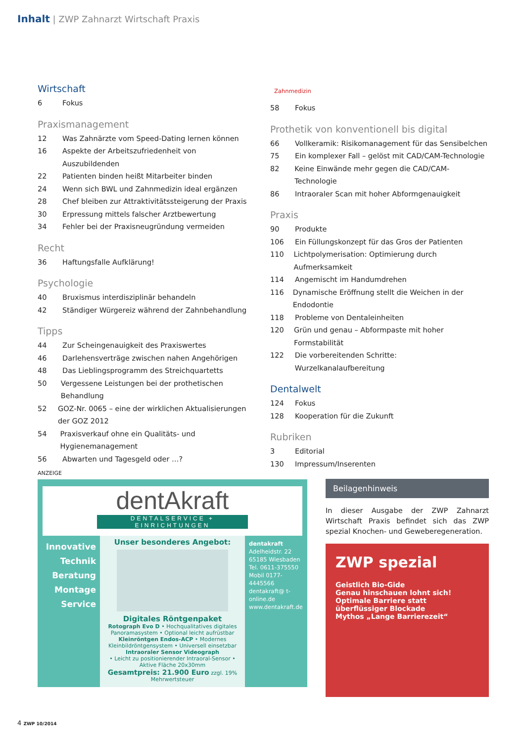Inhalt | ZWP Zahnarzt Wirtschaft Praxis
Wirtschaft
6 Fokus
Praxismanagement
12 Was Zahnärzte vom Speed-Dating lernen können
16 Aspekte der Arbeitszufriedenheit von Auszubildenden
22 Patienten binden heißt Mitarbeiter binden
24 Wenn sich BWL und Zahnmedizin ideal ergänzen
28 Chef bleiben zur Attraktivitätssteigerung der Praxis
30 Erpressung mittels falscher Arztbewertung
34 Fehler bei der Praxisneugründung vermeiden
Recht
36 Haftungsfalle Aufklärung!
Psychologie
40 Bruxismus interdisziplinär behandeln
42 Ständiger Würgereiz während der Zahnbehandlung
Tipps
44 Zur Scheingenauigkeit des Praxiswertes
46 Darlehensverträge zwischen nahen Angehörigen
48 Das Lieblingsprogramm des Streichquartetts
50 Vergessene Leistungen bei der prothetischen Behandlung
52 GOZ-Nr. 0065 – eine der wirklichen Aktualisierungen der GOZ 2012
54 Praxisverkauf ohne ein Qualitäts- und Hygienemanagement
56 Abwarten und Tagesgeld oder …?
Zahnmedizin
58 Fokus
Prothetik von konventionell bis digital
66 Vollkeramik: Risikomanagement für das Sensibelchen
75 Ein komplexer Fall – gelöst mit CAD/CAM-Technologie
82 Keine Einwände mehr gegen die CAD/CAM-Technologie
86 Intraoraler Scan mit hoher Abformgenauigkeit
Praxis
90 Produkte
106 Ein Füllungskonzept für das Gros der Patienten
110 Lichtpolymerisation: Optimierung durch Aufmerksamkeit
114 Angemischt im Handumdrehen
116 Dynamische Eröffnung stellt die Weichen in der Endodontie
118 Probleme von Dentaleinheiten
120 Grün und genau – Abformpaste mit hoher Formstabilität
122 Die vorbereitenden Schritte: Wurzelkanalaufbereitung
Dentalwelt
124 Fokus
128 Kooperation für die Zukunft
Rubriken
3 Editorial
130 Impressum/Inserenten
ANZEIGE
dentAkraft
DENTALSERVICE + EINRICHTUNGEN
Innovative Technik
Beratung
Montage
Service
Unser besonderes Angebot:
Digitales Röntgenpaket
Rotograph Evo D • Hochqualitatives digitales Panoramasystem • Optional leicht aufrüstbar
Kleinröntgen Endos-ACP • Modernes Kleinbildröntgensystem • Universell einsetzbar
Intraoraler Sensor Videograph
• Leicht zu positionierender Intraoral-Sensor • Aktive Fläche 20x30mm
Gesamtpreis: 21.900 Euro zzgl. 19% Mehrwertsteuer
dentakraft
Adelheidstr. 22
65185 Wiesbaden
Tel. 0611-375550
Mobil 0177-4445566
dentakraft@ t-online.de
www.dentakraft.de
Beilagenhinweis
In dieser Ausgabe der ZWP Zahnarzt Wirtschaft Praxis befindet sich das ZWP spezial Knochen- und Geweberegeneration.
ZWP spezial
Geistlich Bio-Gide
Genau hinschauen lohnt sich!
Optimale Barriere statt überflüssiger Blockade
Mythos „Lange Barrierezeit“
4 ZWP 10/2014